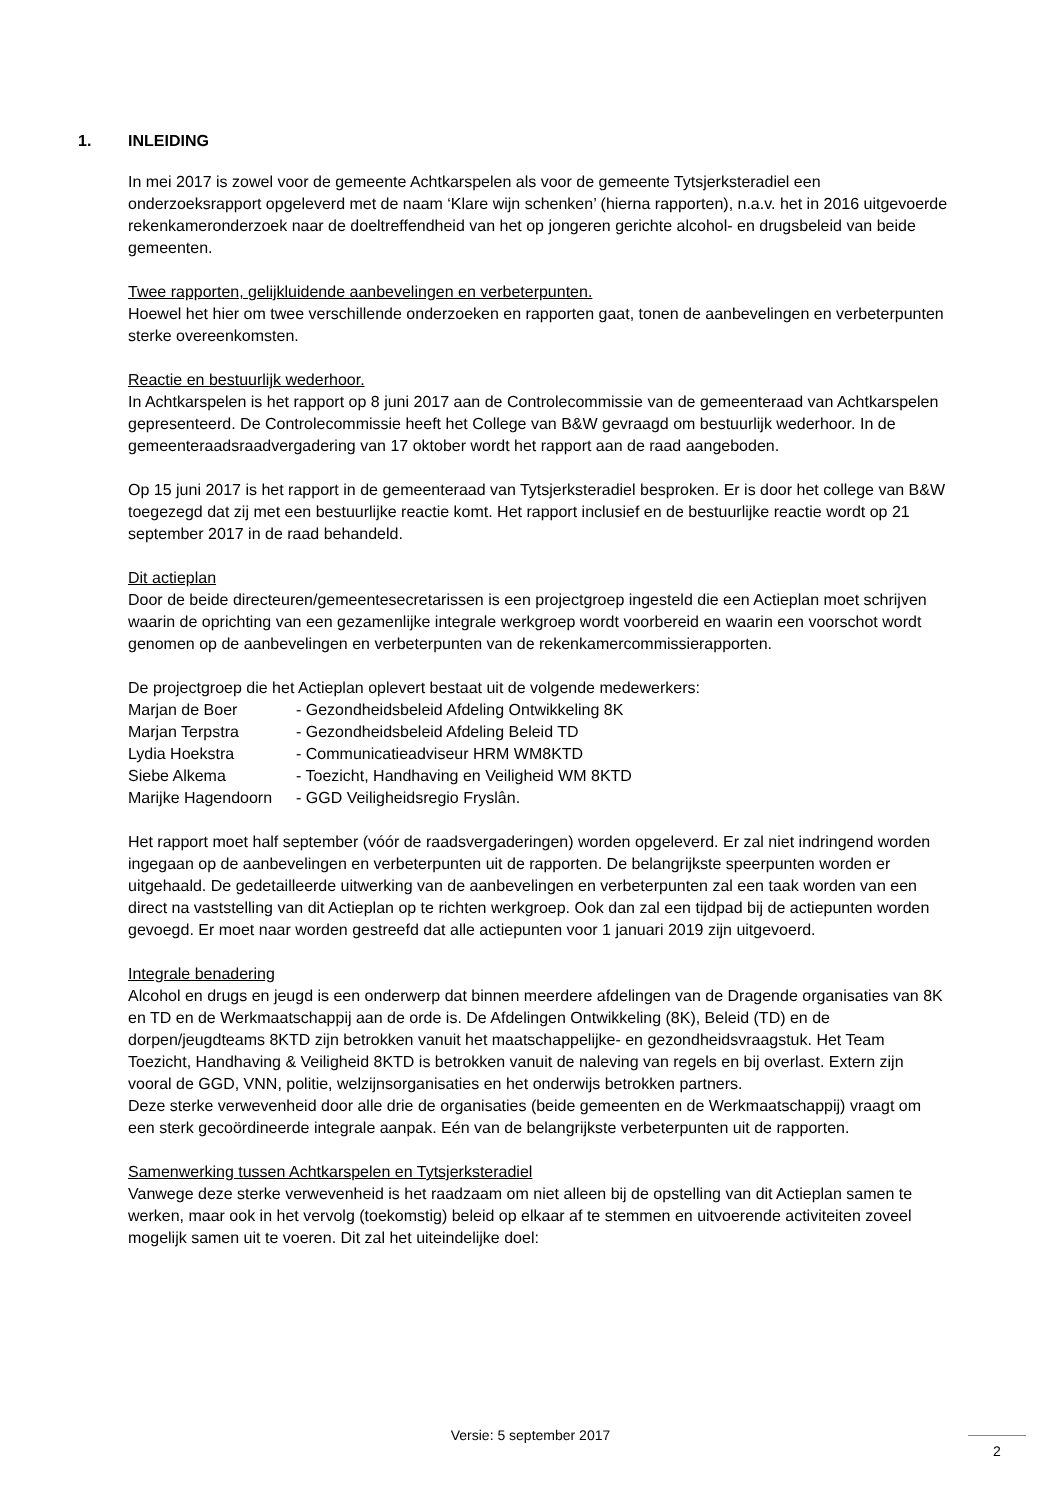1. INLEIDING
In mei 2017 is zowel voor de gemeente Achtkarspelen als voor de gemeente Tytsjerksteradiel een onderzoeksrapport opgeleverd met de naam ‘Klare wijn schenken’ (hierna rapporten), n.a.v. het in 2016 uitgevoerde rekenkameronderzoek naar de doeltreffendheid van het op jongeren gerichte alcohol- en drugsbeleid van beide gemeenten.
Twee rapporten, gelijkluidende aanbevelingen en verbeterpunten.
Hoewel het hier om twee verschillende onderzoeken en rapporten gaat, tonen de aanbevelingen en verbeterpunten sterke overeenkomsten.
Reactie en bestuurlijk wederhoor.
In Achtkarspelen is het rapport op 8 juni 2017 aan de Controlecommissie van de gemeenteraad van Achtkarspelen gepresenteerd. De Controlecommissie heeft het College van B&W gevraagd om bestuurlijk wederhoor. In de gemeenteraadsraadvergadering van 17 oktober wordt het rapport aan de raad aangeboden.
Op 15 juni 2017 is het rapport in de gemeenteraad van Tytsjerksteradiel besproken. Er is door het college van B&W toegezegd dat zij met een bestuurlijke reactie komt. Het rapport inclusief en de bestuurlijke reactie wordt op 21 september 2017 in de raad behandeld.
Dit actieplan
Door de beide directeuren/gemeentesecretarissen is een projectgroep ingesteld die een Actieplan moet schrijven waarin de oprichting van een gezamenlijke integrale werkgroep wordt voorbereid en waarin een voorschot wordt genomen op de aanbevelingen en verbeterpunten van de rekenkamercommissierapporten.
De projectgroep die het Actieplan oplevert bestaat uit de volgende medewerkers:
| Marjan de Boer | - Gezondheidsbeleid Afdeling Ontwikkeling 8K |
| Marjan Terpstra | - Gezondheidsbeleid Afdeling Beleid TD |
| Lydia Hoekstra | - Communicatieadviseur HRM WM8KTD |
| Siebe Alkema | - Toezicht, Handhaving en Veiligheid WM 8KTD |
| Marijke Hagendoorn | - GGD Veiligheidsregio Fryslân. |
Het rapport moet half september (vóór de raadsvergaderingen) worden opgeleverd. Er zal niet indringend worden ingegaan op de aanbevelingen en verbeterpunten uit de rapporten. De belangrijkste speerpunten worden er uitgehaald. De gedetailleerde uitwerking van de aanbevelingen en verbeterpunten zal een taak worden van een direct na vaststelling van dit Actieplan op te richten werkgroep. Ook dan zal een tijdpad bij de actiepunten worden gevoegd. Er moet naar worden gestreefd dat alle actiepunten voor 1 januari 2019 zijn uitgevoerd.
Integrale benadering
Alcohol en drugs en jeugd is een onderwerp dat binnen meerdere afdelingen van de Dragende organisaties van 8K en TD en de Werkmaatschappij aan de orde is. De Afdelingen Ontwikkeling (8K), Beleid (TD) en de dorpen/jeugdteams 8KTD zijn betrokken vanuit het maatschappelijke- en gezondheidsvraagstuk. Het Team Toezicht, Handhaving & Veiligheid 8KTD is betrokken vanuit de naleving van regels en bij overlast. Extern zijn vooral de GGD, VNN, politie, welzijnsorganisaties en het onderwijs betrokken partners.
Deze sterke verwevenheid door alle drie de organisaties (beide gemeenten en de Werkmaatschappij) vraagt om een sterk gecoördineerde integrale aanpak. Eén van de belangrijkste verbeterpunten uit de rapporten.
Samenwerking tussen Achtkarspelen en Tytsjerksteradiel
Vanwege deze sterke verwevenheid is het raadzaam om niet alleen bij de opstelling van dit Actieplan samen te werken, maar ook in het vervolg (toekomstig) beleid op elkaar af te stemmen en uitvoerende activiteiten zoveel mogelijk samen uit te voeren. Dit zal het uiteindelijke doel:
Versie: 5 september 2017
2